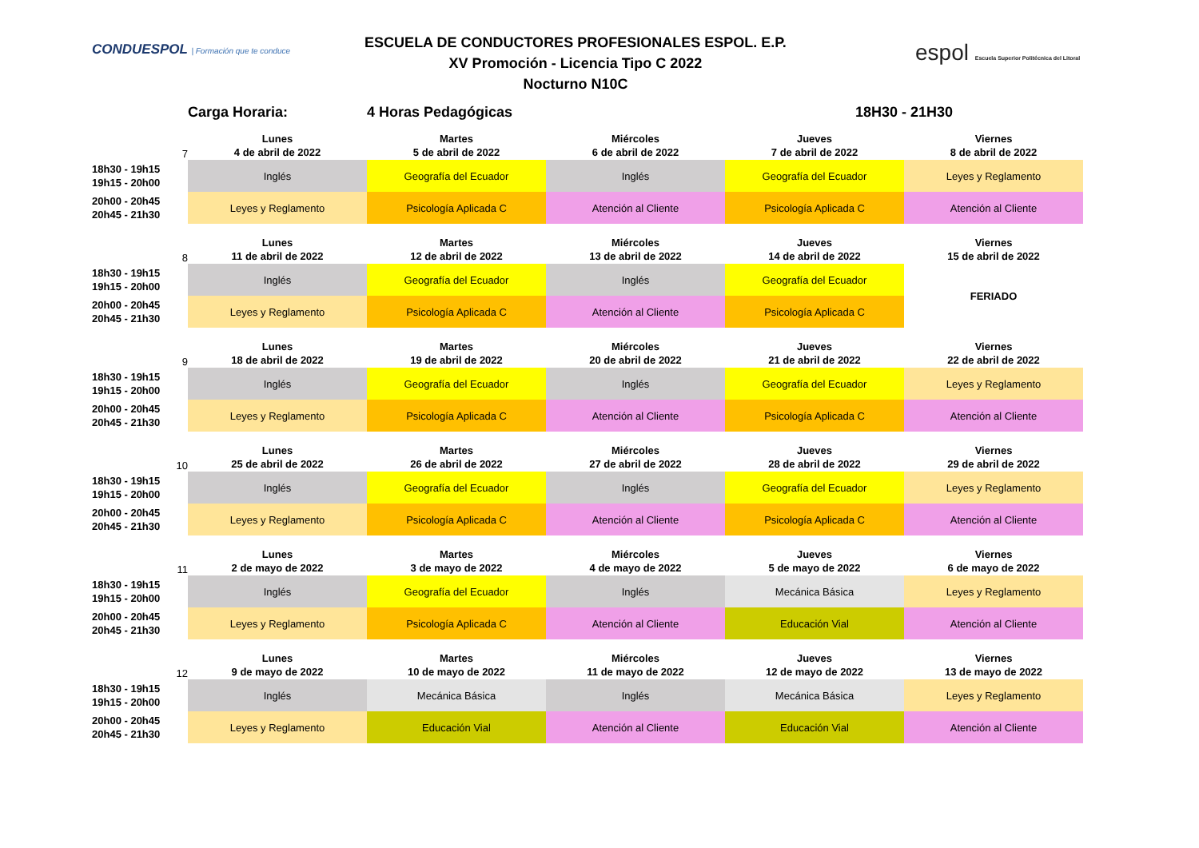CONDUESPOL | Formación que te conduce
ESCUELA DE CONDUCTORES PROFESIONALES ESPOL. E.P.
XV Promoción - Licencia Tipo C 2022
Nocturno N10C
espol Escuela Superior Politécnica del Litoral
| | Carga Horaria: | 4 Horas Pedagógicas | | 18H30 - 21H30 | |
| 7 | Lunes 4 de abril de 2022 | Martes 5 de abril de 2022 | Miércoles 6 de abril de 2022 | Jueves 7 de abril de 2022 | Viernes 8 de abril de 2022 |
| 18h30 - 19h15 19h15 - 20h00 | Inglés | Geografía del Ecuador | Inglés | Geografía del Ecuador | Leyes y Reglamento |
| 20h00 - 20h45 20h45 - 21h30 | Leyes y Reglamento | Psicología Aplicada C | Atención al Cliente | Psicología Aplicada C | Atención al Cliente |
| 8 | Lunes 11 de abril de 2022 | Martes 12 de abril de 2022 | Miércoles 13 de abril de 2022 | Jueves 14 de abril de 2022 | Viernes 15 de abril de 2022 |
| 18h30 - 19h15 19h15 - 20h00 | Inglés | Geografía del Ecuador | Inglés | Geografía del Ecuador | FERIADO |
| 20h00 - 20h45 20h45 - 21h30 | Leyes y Reglamento | Psicología Aplicada C | Atención al Cliente | Psicología Aplicada C | |
| 9 | Lunes 18 de abril de 2022 | Martes 19 de abril de 2022 | Miércoles 20 de abril de 2022 | Jueves 21 de abril de 2022 | Viernes 22 de abril de 2022 |
| 18h30 - 19h15 19h15 - 20h00 | Inglés | Geografía del Ecuador | Inglés | Geografía del Ecuador | Leyes y Reglamento |
| 20h00 - 20h45 20h45 - 21h30 | Leyes y Reglamento | Psicología Aplicada C | Atención al Cliente | Psicología Aplicada C | Atención al Cliente |
| 10 | Lunes 25 de abril de 2022 | Martes 26 de abril de 2022 | Miércoles 27 de abril de 2022 | Jueves 28 de abril de 2022 | Viernes 29 de abril de 2022 |
| 18h30 - 19h15 19h15 - 20h00 | Inglés | Geografía del Ecuador | Inglés | Geografía del Ecuador | Leyes y Reglamento |
| 20h00 - 20h45 20h45 - 21h30 | Leyes y Reglamento | Psicología Aplicada C | Atención al Cliente | Psicología Aplicada C | Atención al Cliente |
| 11 | Lunes 2 de mayo de 2022 | Martes 3 de mayo de 2022 | Miércoles 4 de mayo de 2022 | Jueves 5 de mayo de 2022 | Viernes 6 de mayo de 2022 |
| 18h30 - 19h15 19h15 - 20h00 | Inglés | Geografía del Ecuador | Inglés | Mecánica Básica | Leyes y Reglamento |
| 20h00 - 20h45 20h45 - 21h30 | Leyes y Reglamento | Psicología Aplicada C | Atención al Cliente | Educación Vial | Atención al Cliente |
| 12 | Lunes 9 de mayo de 2022 | Martes 10 de mayo de 2022 | Miércoles 11 de mayo de 2022 | Jueves 12 de mayo de 2022 | Viernes 13 de mayo de 2022 |
| 18h30 - 19h15 19h15 - 20h00 | Inglés | Mecánica Básica | Inglés | Mecánica Básica | Leyes y Reglamento |
| 20h00 - 20h45 20h45 - 21h30 | Leyes y Reglamento | Educación Vial | Atención al Cliente | Educación Vial | Atención al Cliente |